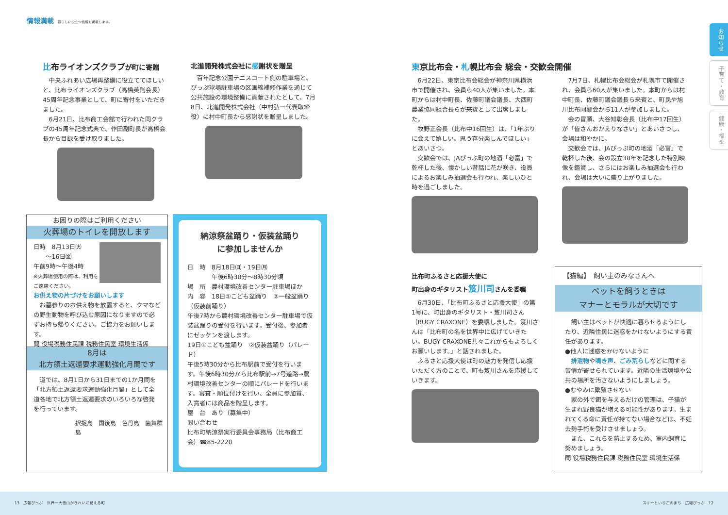情報満載 暮らしに役立つ情報を掲載します。
お知らせ
子育て・教育
健康・福祉
比布ライオンズクラブが町に寄贈
中央ふれあい広場再整備に役立ててほしいと、比布ライオンズクラブ（高橋英則会長）45周年記念事業として、町に寄付をいただきました。
6月21日、比布商工会館で行われた同クラブの45周年記念式典で、作田副町長が高橋会長から目録を受け取りました。
北進開発株式会社に感謝状を贈呈
百年記念公園テニスコート側の駐車場と、ぴっぷ球場駐車場の区画線補修作業を通じて公共施設の環境整備に貢献されたとして、7月8日、北進開発株式会社（中村弘一代表取締役）に村中町長から感謝状を贈呈しました。
お困りの際はご利用ください
火葬場のトイレを開放します
日時　8月13日㈫
　　～16日㈮
午前9時～午後4時
※火葬場使用の際は、利用をご遠慮ください。
お供え物の片づけをお願いします
お墓参りのお供え物を放置すると、クマなどの野生動物を呼び込む原因になりますので必ずお持ち帰りください。ご協力をお願いします。
問 役場税務住民課 税務住民室 環境生活係
8月は
北方領土返還要求運動強化月間です
道では、8月1日から31日までの1か月間を「北方領土返還要求運動強化月間」として全道各地で北方領土返還要求のいろいろな啓発を行っています。
択捉島　国後島　色丹島　歯舞群島
納涼祭盆踊り・仮装盆踊り
に参加しませんか
日　時　8月18日㈰・19日㈪
　　　　午後6時30分～8時30分頃
場　所　農村環境改善センター駐車場ほか
内　容　18日①こども盆踊り　②一般盆踊り（仮装前踊り）
午後7時から農村環境改善センター駐車場で仮装盆踊りの受付を行います。受付後、参加者にゼッケンを渡します。
19日①こども盆踊り　②仮装盆踊り（パレード）
午後5時30分から比布駅前で受付を行います。午後6時30分から比布駅前→7号道路→農村環境改善センターの順にパレードを行います。審査・順位付けを行い、全員に参加賞、入賞者には商品を贈呈します。
屋　台　あり（募集中）
問い合わせ
比布町納涼祭実行委員会事務局（比布商工会）☎85-2220
東京比布会・札幌比布会 総会・交歓会開催
6月22日、東京比布会総会が神奈川県横浜市で開催され、会員ら40人が集いました。本町からは村中町長、佐藤町議会議長、大西町農業協同組合長らが来賓として出席しました。
牧野正会長（比布中16回生）は、「1年ぶりに会えて嬉しい。思う存分楽しんでほしい」とあいさつ。
交歓会では、JAぴっぷ町の地酒「必富」で乾杯した後、懐かしい昔話に花が咲き、役員によるお楽しみ抽選会も行われ、楽しいひと時を過ごしました。
7月7日、札幌比布会総会が札幌市で開催され、会員ら60人が集いました。本町からは村中町長、佐藤町議会議長ら来賓と、町民や旭川比布同郷会から11人が参加しました。
会の冒頭、大谷知彰会長（比布中17回生）が「皆さんおかえりなさい」とあいさつし、会場は和やかに。
交歓会では、JAぴっぷ町の地酒「必富」で乾杯した後、会の設立30年を記念した特別映像を鑑賞し、さらにはお楽しみ抽選会も行われ、会場は大いに盛り上がりました。
比布町ふるさと応援大使に
町出身のギタリスト笈川司さんを委嘱
6月30日、「比布町ふるさと応援大使」の第1号に、町出身のギタリスト・笈川司さん（BUGY CRAXONE）を委嘱しました。笈川さんは「比布町の名を世界中に広げていきたい。BUGY CRAXONE共々これからもよろしくお願いします。」と話されました。
ふるさと応援大使は町の魅力を発信し応援いただく方のことで、町も笈川さんを応援していきます。
【猫編】　飼い主のみなさんへ
ペットを飼うときは
マナーとモラルが大切です
飼い主はペットが快適に暮らせるようにしたり、近隣住民に迷惑をかけないようにする責任があります。
●他人に迷惑をかけないように
排泄物や鳴き声、ごみ荒らしなどに関する苦情が寄せられています。近隣の生活環境や公共の場所を汚さないようにしましょう。
●むやみに繁殖させない
家の外で餌を与えるだけの管理は、子猫が生まれ野良猫が増える可能性があります。生まれてくる命に責任が持てない場合などは、不妊去勢手術を受けさせましょう。
また、これらを防止するため、室内飼育に努めましょう。
問 役場税務住民課 税務住民室 環境生活係
13　広報ぴっぷ　世界一大雪山がきれいに見える町 スキーといちごのまち　広報ぴっぷ　12